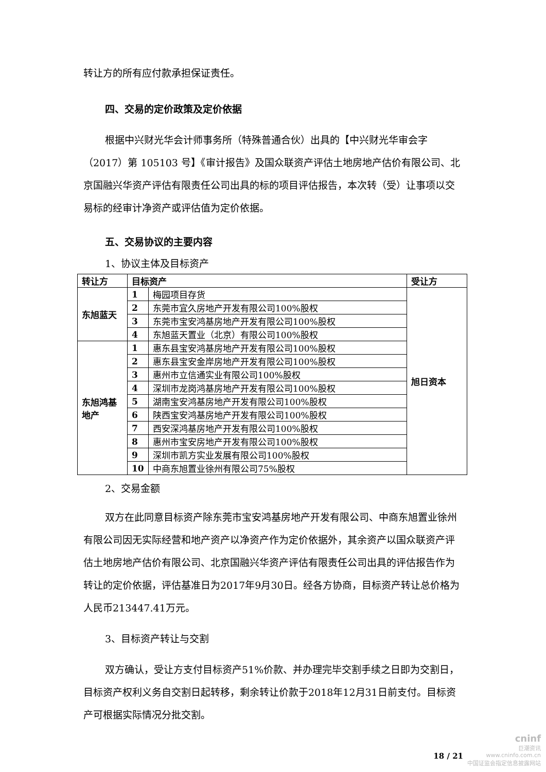转让方的所有应付款承担保证责任。
四、交易的定价政策及定价依据
根据中兴财光华会计师事务所（特殊普通合伙）出具的【中兴财光华审会字（2017）第 105103 号】《审计报告》及国众联资产评估土地房地产估价有限公司、北京国融兴华资产评估有限责任公司出具的标的项目评估报告，本次转（受）让事项以交易标的经审计净资产或评估值为定价依据。
五、交易协议的主要内容
1、协议主体及目标资产
| 转让方 | 目标资产 | | 受让方 |
| --- | --- | --- | --- |
| 东旭蓝天 | 1 | 梅园项目存货 | 旭日资本 |
| | 2 | 东莞市宜久房地产开发有限公司100%股权 | |
| | 3 | 东莞市宝安鸿基房地产开发有限公司100%股权 | |
| | 4 | 东旭蓝天置业（北京）有限公司100%股权 | |
| 东旭鸿基地产 | 1 | 惠东县宝安鸿基房地产开发有限公司100%股权 | |
| | 2 | 惠东县宝安金岸房地产开发有限公司100%股权 | |
| | 3 | 惠州市立信通实业有限公司100%股权 | |
| | 4 | 深圳市龙岗鸿基房地产开发有限公司100%股权 | |
| | 5 | 湖南宝安鸿基房地产开发有限公司100%股权 | |
| | 6 | 陕西宝安鸿基房地产开发有限公司100%股权 | |
| | 7 | 西安深鸿基房地产开发有限公司100%股权 | |
| | 8 | 惠州市宝安房地产开发有限公司100%股权 | |
| | 9 | 深圳市凯方实业发展有限公司100%股权 | |
| | 10 | 中商东旭置业徐州有限公司75%股权 | |
2、交易金额
双方在此同意目标资产除东莞市宝安鸿基房地产开发有限公司、中商东旭置业徐州有限公司因无实际经营和地产资产以净资产作为定价依据外，其余资产以国众联资产评估土地房地产估价有限公司、北京国融兴华资产评估有限责任公司出具的评估报告作为转让的定价依据，评估基准日为2017年9月30日。经各方协商，目标资产转让总价格为人民币213447.41万元。
3、目标资产转让与交割
双方确认，受让方支付目标资产51%价款、并办理完毕交割手续之日即为交割日，目标资产权利义务自交割日起转移，剩余转让价款于2018年12月31日前支付。目标资产可根据实际情况分批交割。
18 / 21
cninf
巨潮资讯
www.cninfo.com.cn
中国证监会指定信息披露网站